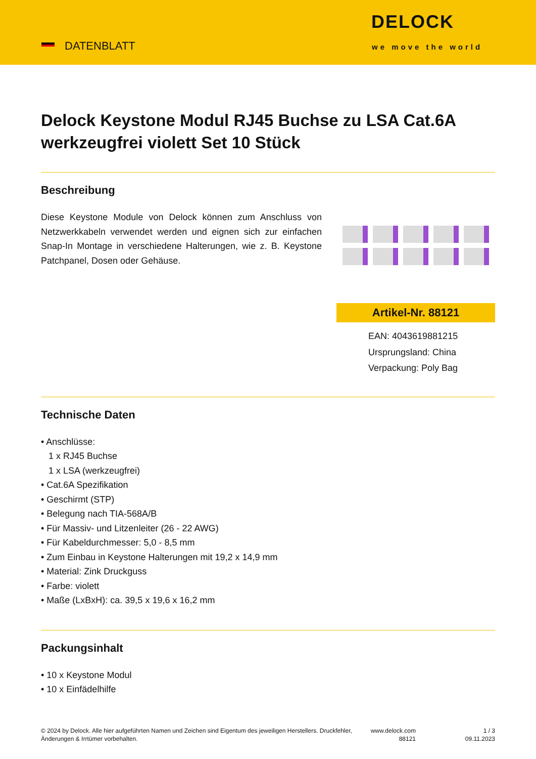DATENBLATT
DELOCK
we move the world
Delock Keystone Modul RJ45 Buchse zu LSA Cat.6A werkzeugfrei violett Set 10 Stück
Beschreibung
Diese Keystone Module von Delock können zum Anschluss von Netzwerkkabeln verwendet werden und eignen sich zur einfachen Snap-In Montage in verschiedene Halterungen, wie z. B. Keystone Patchpanel, Dosen oder Gehäuse.
Artikel-Nr. 88121
EAN: 4043619881215
Ursprungsland: China
Verpackung: Poly Bag
Technische Daten
Anschlüsse:
1 x RJ45 Buchse
1 x LSA (werkzeugfrei)
Cat.6A Spezifikation
Geschirmt (STP)
Belegung nach TIA-568A/B
Für Massiv- und Litzenleiter (26 - 22 AWG)
Für Kabeldurchmesser: 5,0 - 8,5 mm
Zum Einbau in Keystone Halterungen mit 19,2 x 14,9 mm
Material: Zink Druckguss
Farbe: violett
Maße (LxBxH): ca. 39,5 x 19,6 x 16,2 mm
Packungsinhalt
10 x Keystone Modul
10 x Einfädelhilfe
© 2024 by Delock. Alle hier aufgeführten Namen und Zeichen sind Eigentum des jeweiligen Herstellers. Druckfehler, Änderungen & Irrtümer vorbehalten.
www.delock.com
88121
1 / 3
09.11.2023